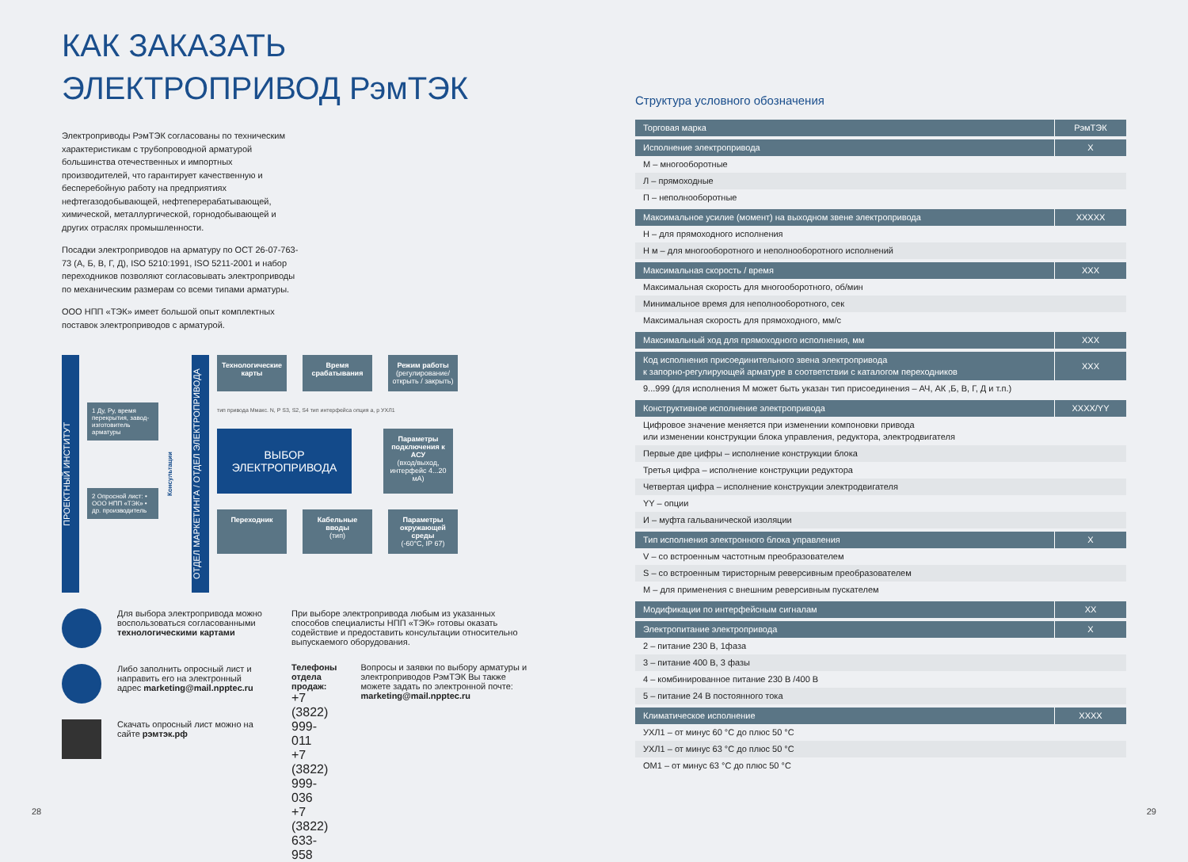КАК ЗАКАЗАТЬ
ЭЛЕКТРОПРИВОД РэмТЭК
Электроприводы РэмТЭК согласованы по техническим характеристикам с трубопроводной арматурой большинства отечественных и импортных производителей, что гарантирует качественную и бесперебойную работу на предприятиях нефтегазодобывающей, нефтеперерабатывающей, химической, металлургической, горнодобывающей и других отраслях промышленности.
Посадки электроприводов на арматуру по ОСТ 26-07-763-73 (А, Б, В, Г, Д), ISO 5210:1991, ISO 5211-2001 и набор переходников позволяют согласовывать электроприводы по механическим размерам со всеми типами арматуры.
ООО НПП «ТЭК» имеет большой опыт комплектных поставок электроприводов с арматурой.
ПРОЕКТНЫЙ ИНСТИТУТ
1 Ду, Ру, время перекрытия, завод-изготовитель арматуры
2 Опросной лист: • ООО НПП «ТЭК» • др. производитель
Консультации
ОТДЕЛ МАРКЕТИНГА / ОТДЕЛ ЭЛЕКТРОПРИВОДА
Технологические карты
Время срабатывания
Режим работы
(регулирование/ открыть / закрыть)
тип привода Ммакс. N, P S3, S2, S4 тип интерфейса опция a, p УХЛ1
ВЫБОР ЭЛЕКТРОПРИВОДА
Параметры подключения к АСУ
(вход/выход, интерфейс 4...20 мА)
Переходник Кабельные вводы
(тип)
Параметры окружающей среды
(-60°C, IP 67)
Для выбора электропривода можно воспользоваться согласованными технологическими картами
Либо заполнить опросный лист и направить его на электронный адрес marketing@mail.npptec.ru
Скачать опросный лист можно на сайте рэмтэк.рф
При выборе электропривода любым из указанных способов специалисты НПП «ТЭК» готовы оказать содействие и предоставить консультации относительно выпускаемого оборудования.
Телефоны отдела продаж:
+7 (3822) 999-011
+7 (3822) 999-036
+7 (3822) 633-958
Вопросы и заявки по выбору арматуры и электроприводов РэмТЭК Вы также можете задать по электронной почте: marketing@mail.npptec.ru
28
Структура условного обозначения
| Торговая марка | РэмТЭК |
| Исполнение электропривода | X |
| М – многооборотные | |
| Л – прямоходные | |
| П – неполнооборотные | |
| Максимальное усилие (момент) на выходном звене электропривода | XXXXX |
| Н – для прямоходного исполнения | |
| Н м – для многооборотного и неполнооборотного исполнений | |
| Максимальная скорость / время | XXX |
| Максимальная скорость для многооборотного, об/мин | |
| Минимальное время для неполнооборотного, сек | |
| Максимальная скорость для прямоходного, мм/с | |
| Максимальный ход для прямоходного исполнения, мм | XXX |
| Код исполнения присоединительного звена электропривода к запорно-регулирующей арматуре в соответствии с каталогом переходников | XXX |
| 9...999 (для исполнения М может быть указан тип присоединения – АЧ, АК ,Б, В, Г, Д и т.п.) | |
| Конструктивное исполнение электропривода | XXXX/YY |
| Цифровое значение меняется при изменении компоновки привода или изменении конструкции блока управления, редуктора, электродвигателя | |
| Первые две цифры – исполнение конструкции блока | |
| Третья цифра – исполнение конструкции редуктора | |
| Четвертая цифра – исполнение конструкции электродвигателя | |
| YY – опции | |
| И – муфта гальванической изоляции | |
| Тип исполнения электронного блока управления | X |
| V – со встроенным частотным преобразователем | |
| S – со встроенным тиристорным реверсивным преобразователем | |
| М – для применения с внешним реверсивным пускателем | |
| Модификации по интерфейсным сигналам | XX |
| Электропитание электропривода | X |
| 2 – питание 230 В, 1фаза | |
| 3 – питание 400 В, 3 фазы | |
| 4 – комбинированное питание 230 В /400 В | |
| 5 – питание 24 В постоянного тока | |
| Климатическое исполнение | XXXX |
| УХЛ1 – от минус 60 °С до плюс 50 °С | |
| УХЛ1 – от минус 63 °С до плюс 50 °С | |
| ОМ1 – от минус 63 °С до плюс 50 °С | |
29